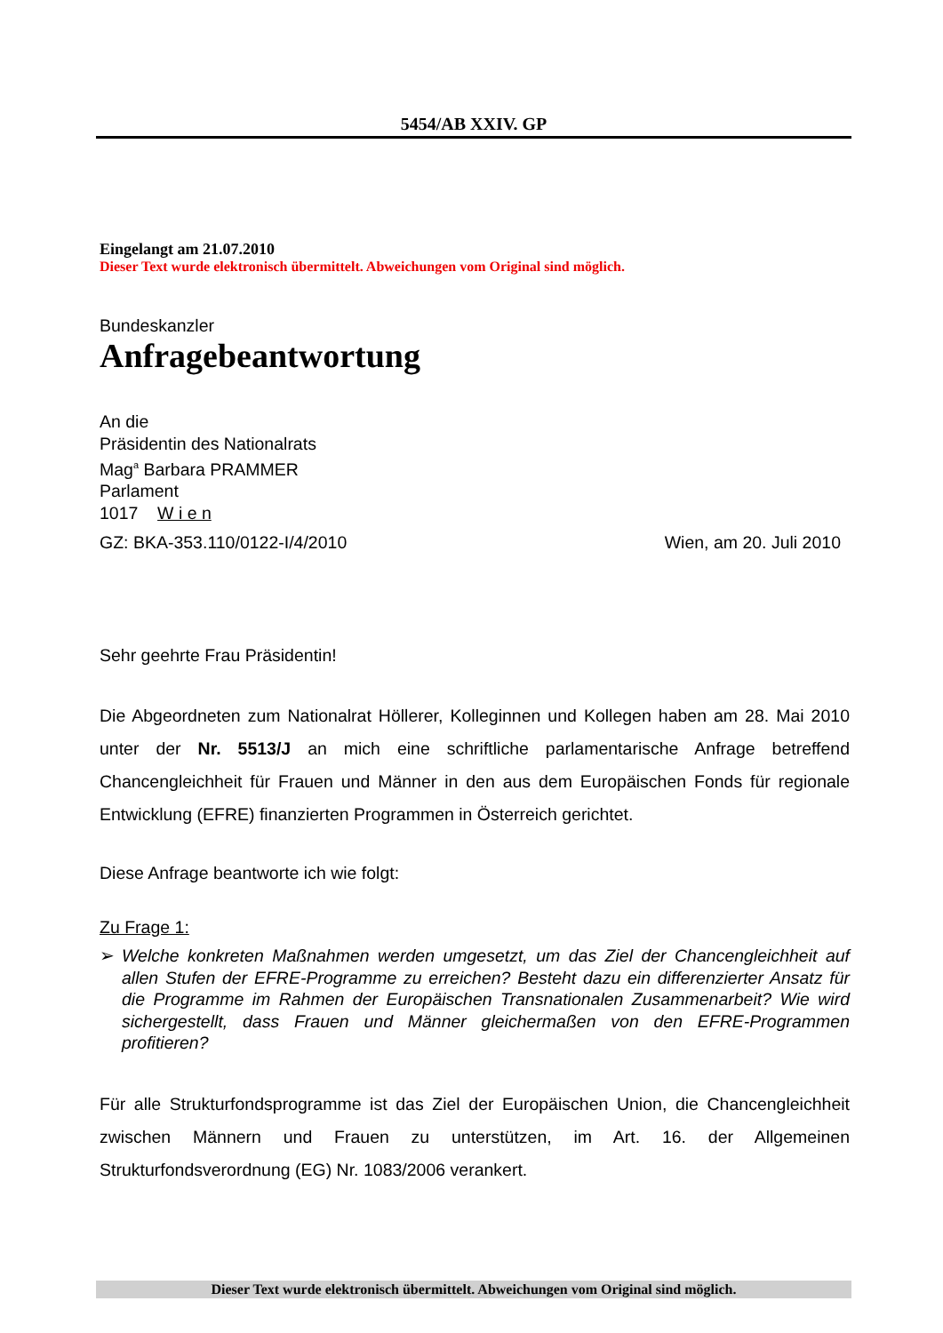5454/AB XXIV. GP
Eingelangt am 21.07.2010
Dieser Text wurde elektronisch übermittelt. Abweichungen vom Original sind möglich.
Bundeskanzler
Anfragebeantwortung
An die
Präsidentin des Nationalrats
Mag<sup>a</sup> Barbara PRAMMER
Parlament
1017 W i e n
GZ: BKA-353.110/0122-I/4/2010 Wien, am 20. Juli 2010
Sehr geehrte Frau Präsidentin!
Die Abgeordneten zum Nationalrat Höllerer, Kolleginnen und Kollegen haben am 28. Mai 2010 unter der Nr. 5513/J an mich eine schriftliche parlamentarische Anfrage betreffend Chancengleichheit für Frauen und Männer in den aus dem Europäischen Fonds für regionale Entwicklung (EFRE) finanzierten Programmen in Österreich gerichtet.
Diese Anfrage beantworte ich wie folgt:
Zu Frage 1:
➢ Welche konkreten Maßnahmen werden umgesetzt, um das Ziel der Chancengleichheit auf allen Stufen der EFRE-Programme zu erreichen? Besteht dazu ein differenzierter Ansatz für die Programme im Rahmen der Europäischen Transnationalen Zusammenarbeit? Wie wird sichergestellt, dass Frauen und Männer gleichermaßen von den EFRE-Programmen profitieren?
Für alle Strukturfondsprogramme ist das Ziel der Europäischen Union, die Chancengleichheit zwischen Männern und Frauen zu unterstützen, im Art. 16. der Allgemeinen Strukturfondsverordnung (EG) Nr. 1083/2006 verankert.
Dieser Text wurde elektronisch übermittelt. Abweichungen vom Original sind möglich.